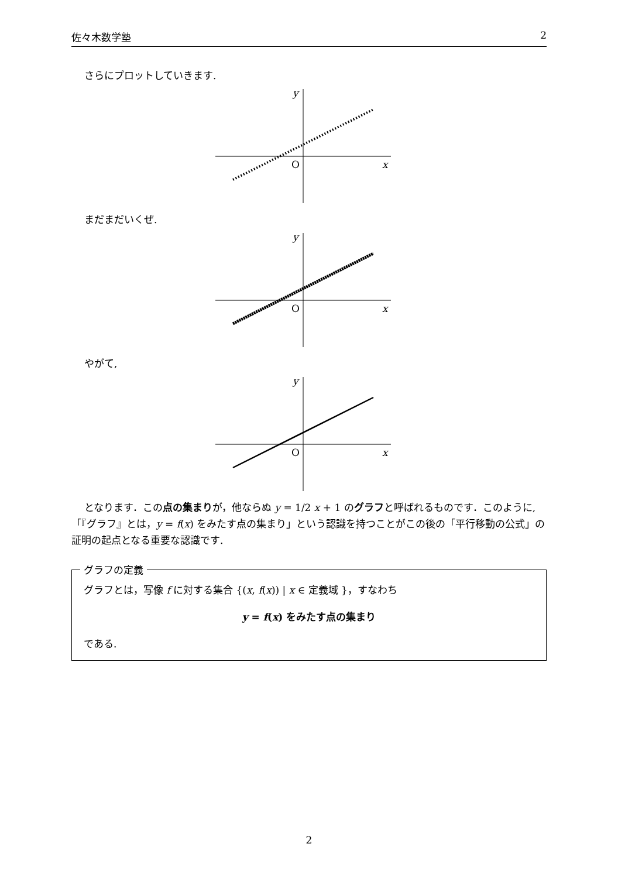佐々木数学塾 2
さらにプロットしていきます.
x
y
O
まだまだいくぜ.
x
y
O
やがて,
x
y
O
となります．この点の集まりが，他ならぬ y = 1/2 x + 1 のグラフと呼ばれるものです．このように,「『グラフ』とは，y = f(x) をみたす点の集まり」という認識を持つことがこの後の「平行移動の公式」の証明の起点となる重要な認識です.
グラフの定義
グラフとは，写像 f に対する集合 {(x, f(x)) | x ∈ 定義域 }，すなわち
y = f(x) をみたす点の集まり
である.
2